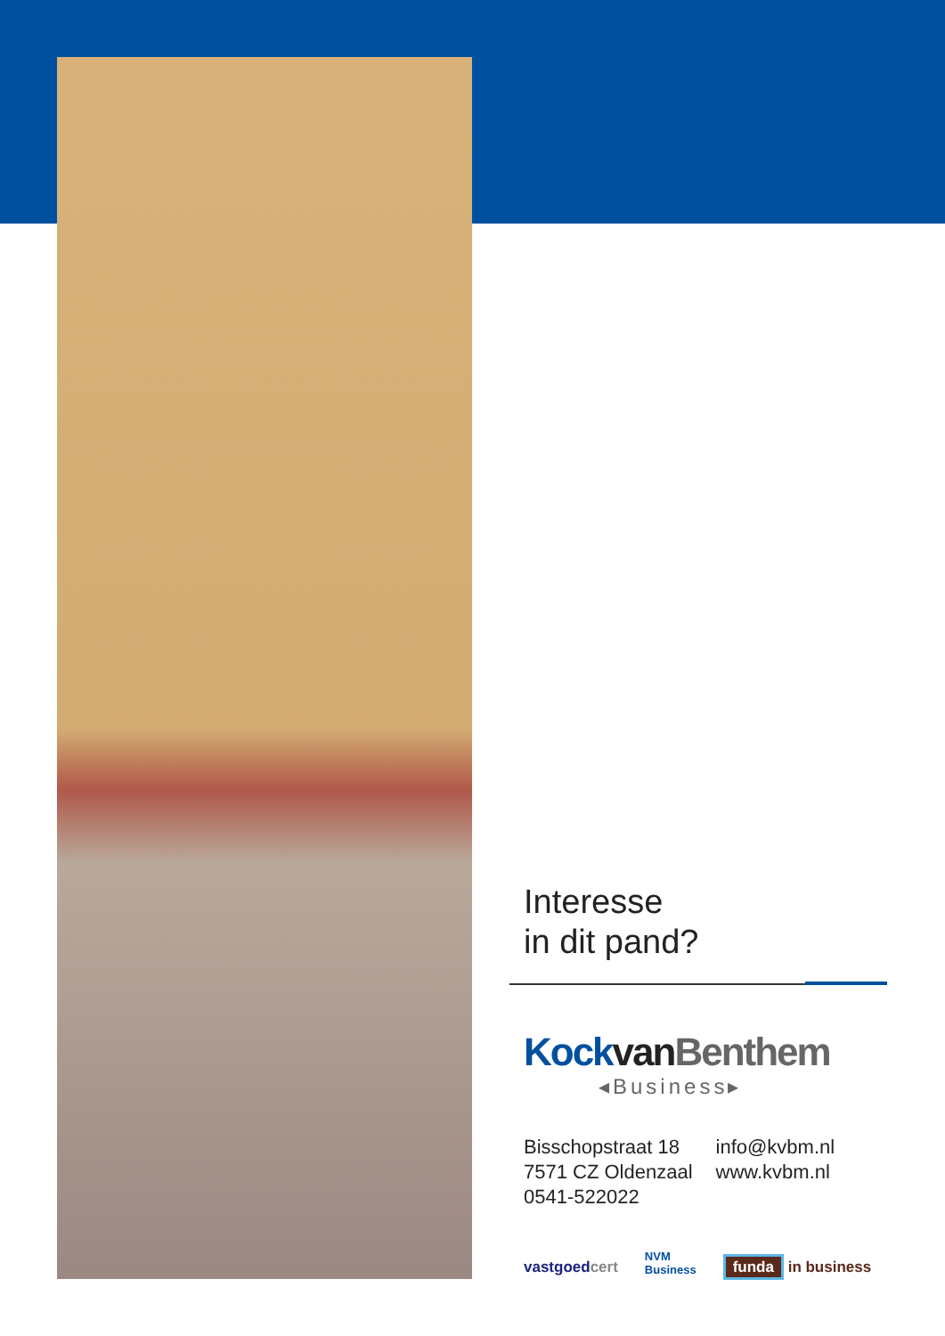Interesse
in dit pand?
Kock van Benthem
◂Business▸
Bisschopstraat 18
7571 CZ Oldenzaal
0541-522022
info@kvbm.nl
www.kvbm.nl
vastgoedcert NVM
Business funda in business